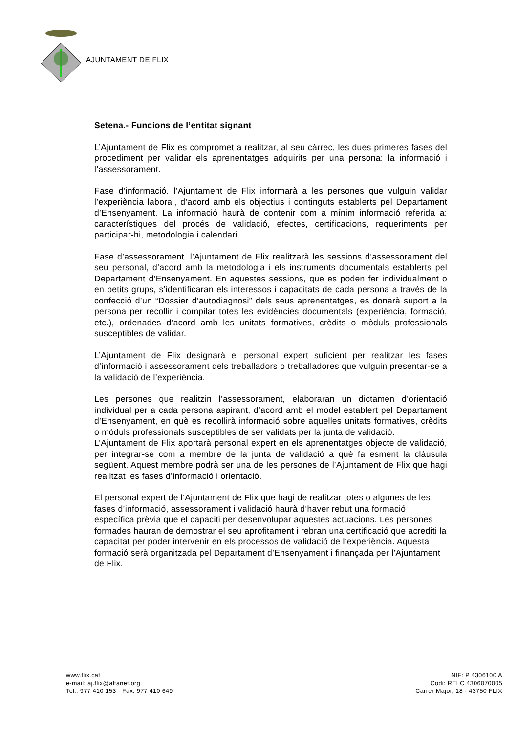AJUNTAMENT DE FLIX
Setena.- Funcions de l’entitat signant
L’Ajuntament de Flix es compromet a realitzar, al seu càrrec, les dues primeres fases del procediment per validar els aprenentatges adquirits per una persona: la informació i l’assessorament.
Fase d’informació. l’Ajuntament de Flix informarà a les persones que vulguin validar l’experiència laboral, d’acord amb els objectius i continguts establerts pel Departament d’Ensenyament. La informació haurà de contenir com a mínim informació referida a: característiques del procés de validació, efectes, certificacions, requeriments per participar-hi, metodologia i calendari.
Fase d’assessorament. l’Ajuntament de Flix realitzarà les sessions d’assessorament del seu personal, d’acord amb la metodologia i els instruments documentals establerts pel Departament d’Ensenyament. En aquestes sessions, que es poden fer individualment o en petits grups, s’identificaran els interessos i capacitats de cada persona a través de la confecció d’un “Dossier d’autodiagnosi” dels seus aprenentatges, es donarà suport a la persona per recollir i compilar totes les evidències documentals (experiència, formació, etc.), ordenades d’acord amb les unitats formatives, crèdits o mòduls professionals susceptibles de validar.
L’Ajuntament de Flix designarà el personal expert suficient per realitzar les fases d’informació i assessorament dels treballadors o treballadores que vulguin presentar-se a la validació de l’experiència.
Les persones que realitzin l’assessorament, elaboraran un dictamen d’orientació individual per a cada persona aspirant, d’acord amb el model establert pel Departament d’Ensenyament, en què es recollirà informació sobre aquelles unitats formatives, crèdits o mòduls professionals susceptibles de ser validats per la junta de validació.
L’Ajuntament de Flix aportarà personal expert en els aprenentatges objecte de validació, per integrar-se com a membre de la junta de validació a què fa esment la clàusula següent. Aquest membre podrà ser una de les persones de l’Ajuntament de Flix que hagi realitzat les fases d’informació i orientació.
El personal expert de l’Ajuntament de Flix que hagi de realitzar totes o algunes de les fases d’informació, assessorament i validació haurà d’haver rebut una formació específica prèvia que el capaciti per desenvolupar aquestes actuacions. Les persones formades hauran de demostrar el seu aprofitament i rebran una certificació que acrediti la capacitat per poder intervenir en els processos de validació de l’experiència. Aquesta formació serà organitzada pel Departament d’Ensenyament i finançada per l’Ajuntament de Flix.
www.flix.cat
e-mail: aj.flix@altanet.org
Tel.: 977 410 153 · Fax: 977 410 649
NIF: P 4306100 A
Codi: RELC 4306070005
Carrer Major, 18 · 43750 FLIX